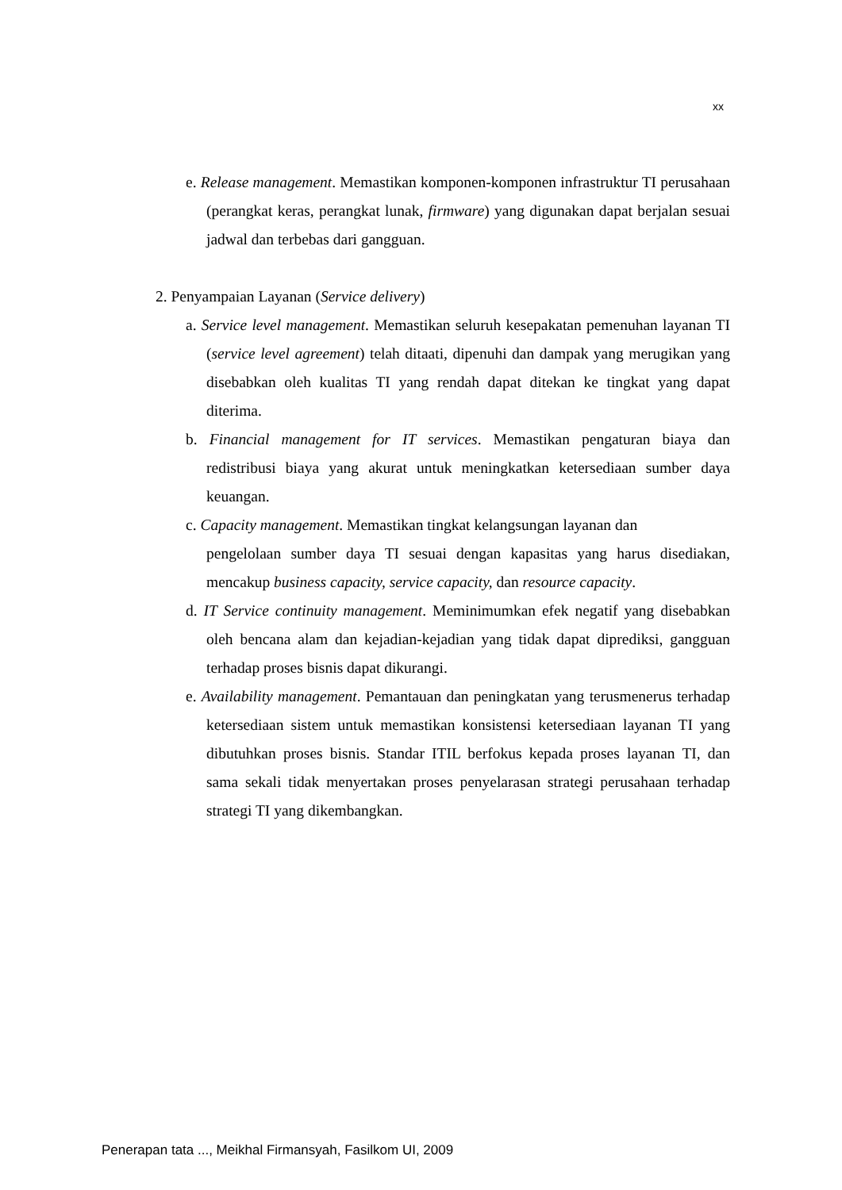xx
e. Release management. Memastikan komponen-komponen infrastruktur TI perusahaan (perangkat keras, perangkat lunak, firmware) yang digunakan dapat berjalan sesuai jadwal dan terbebas dari gangguan.
2. Penyampaian Layanan (Service delivery)
a. Service level management. Memastikan seluruh kesepakatan pemenuhan layanan TI (service level agreement) telah ditaati, dipenuhi dan dampak yang merugikan yang disebabkan oleh kualitas TI yang rendah dapat ditekan ke tingkat yang dapat diterima.
b. Financial management for IT services. Memastikan pengaturan biaya dan redistribusi biaya yang akurat untuk meningkatkan ketersediaan sumber daya keuangan.
c. Capacity management. Memastikan tingkat kelangsungan layanan dan
pengelolaan sumber daya TI sesuai dengan kapasitas yang harus disediakan, mencakup business capacity, service capacity, dan resource capacity.
d. IT Service continuity management. Meminimumkan efek negatif yang disebabkan oleh bencana alam dan kejadian-kejadian yang tidak dapat diprediksi, gangguan terhadap proses bisnis dapat dikurangi.
e. Availability management. Pemantauan dan peningkatan yang terusmenerus terhadap ketersediaan sistem untuk memastikan konsistensi ketersediaan layanan TI yang dibutuhkan proses bisnis. Standar ITIL berfokus kepada proses layanan TI, dan sama sekali tidak menyertakan proses penyelarasan strategi perusahaan terhadap strategi TI yang dikembangkan.
Penerapan tata ..., Meikhal Firmansyah, Fasilkom UI, 2009